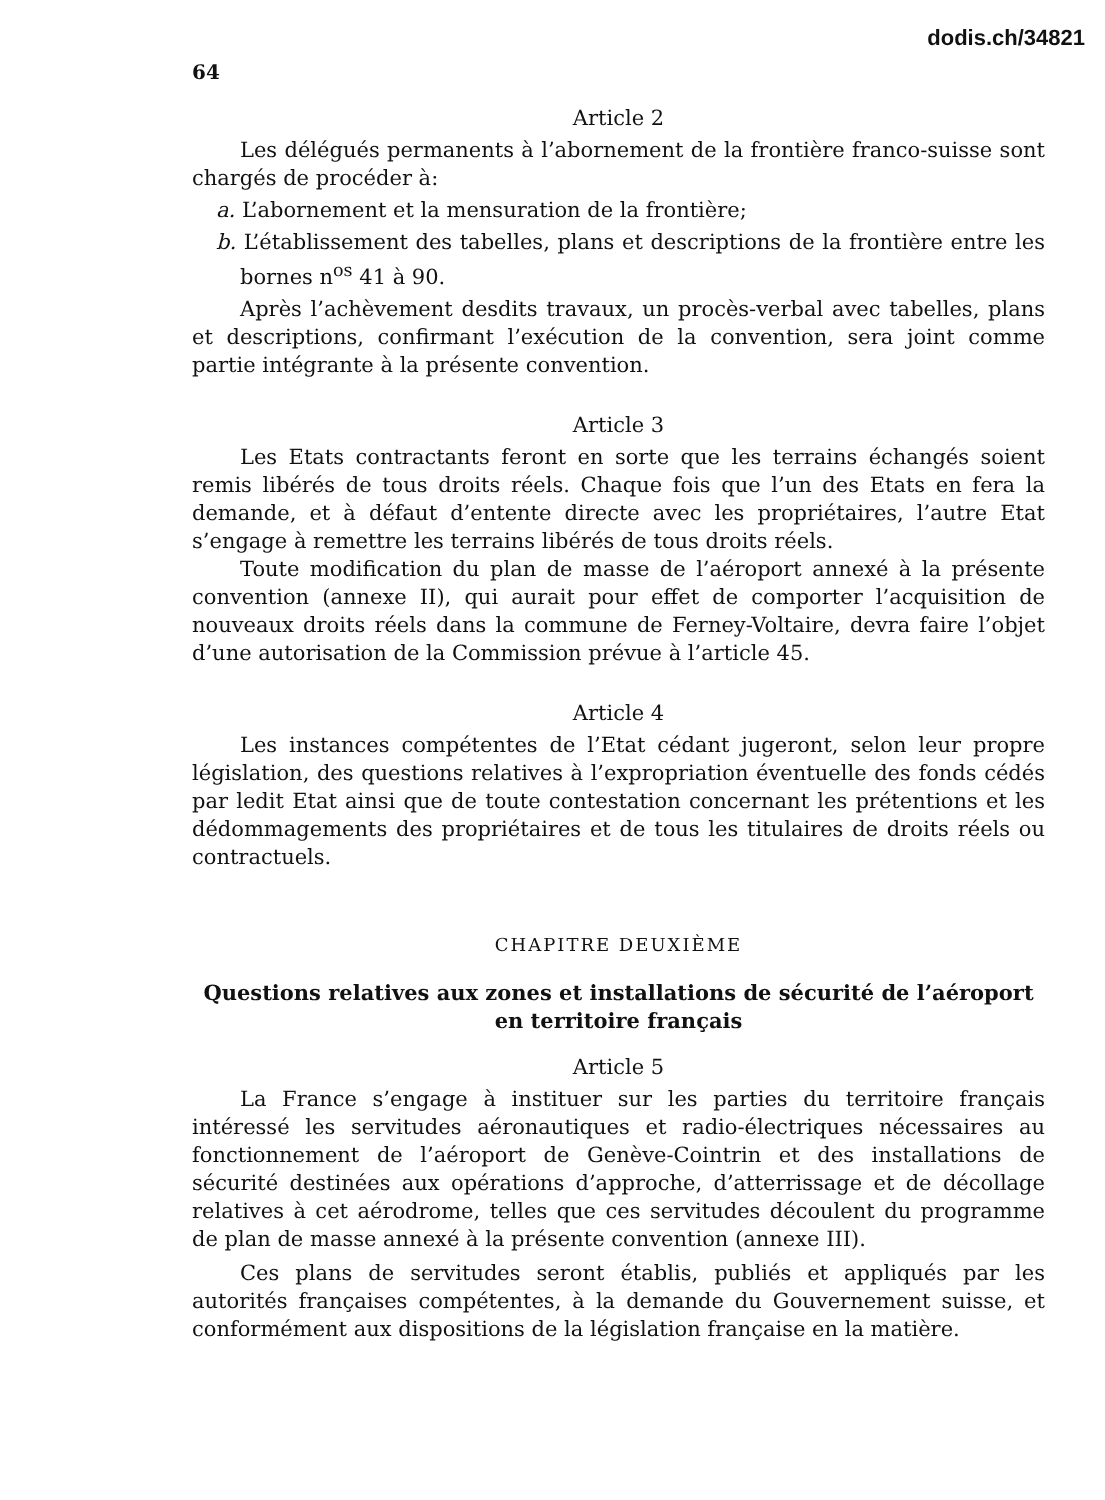dodis.ch/34821
64
Article 2
Les délégués permanents à l’abornement de la frontière franco-suisse sont chargés de procéder à:
a. L’abornement et la mensuration de la frontière;
b. L’établissement des tabelles, plans et descriptions de la frontière entre les bornes n<sup>os</sup> 41 à 90.
Après l’achèvement desdits travaux, un procès-verbal avec tabelles, plans et descriptions, confirmant l’exécution de la convention, sera joint comme partie intégrante à la présente convention.
Article 3
Les Etats contractants feront en sorte que les terrains échangés soient remis libérés de tous droits réels. Chaque fois que l’un des Etats en fera la demande, et à défaut d’entente directe avec les propriétaires, l’autre Etat s’engage à remettre les terrains libérés de tous droits réels.
Toute modification du plan de masse de l’aéroport annexé à la présente convention (annexe II), qui aurait pour effet de comporter l’acquisition de nouveaux droits réels dans la commune de Ferney-Voltaire, devra faire l’objet d’une autorisation de la Commission prévue à l’article 45.
Article 4
Les instances compétentes de l’Etat cédant jugeront, selon leur propre législation, des questions relatives à l’expropriation éventuelle des fonds cédés par ledit Etat ainsi que de toute contestation concernant les prétentions et les dédommagements des propriétaires et de tous les titulaires de droits réels ou contractuels.
CHAPITRE DEUXIÈME
Questions relatives aux zones et installations de sécurité de l’aéroport
en territoire français
Article 5
La France s’engage à instituer sur les parties du territoire français intéressé les servitudes aéronautiques et radio-électriques nécessaires au fonctionnement de l’aéroport de Genève-Cointrin et des installations de sécurité destinées aux opérations d’approche, d’atterrissage et de décollage relatives à cet aérodrome, telles que ces servitudes découlent du programme de plan de masse annexé à la présente convention (annexe III).
Ces plans de servitudes seront établis, publiés et appliqués par les autorités françaises compétentes, à la demande du Gouvernement suisse, et conformément aux dispositions de la législation française en la matière.